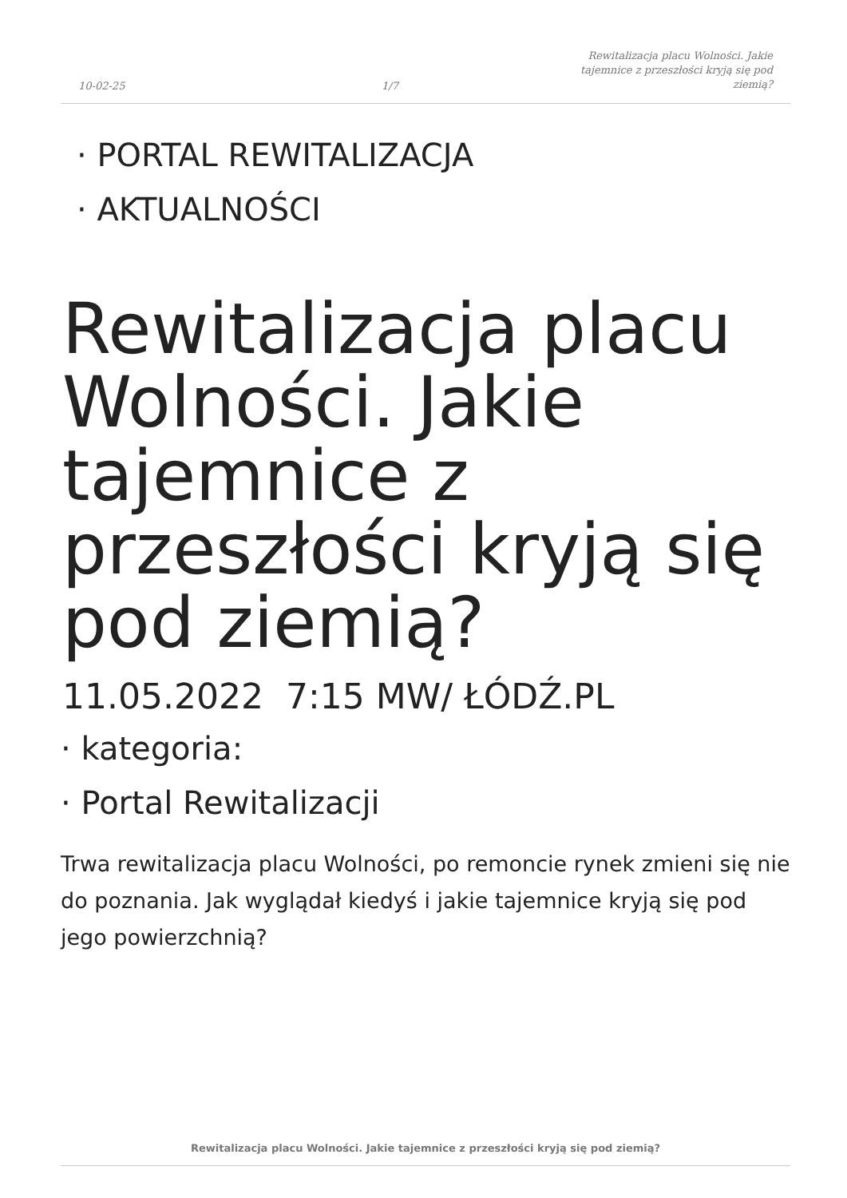10-02-25 1/7 Rewitalizacja placu Wolności. Jakie tajemnice z przeszłości kryją się pod ziemią?
· PORTAL REWITALIZACJA
· AKTUALNOŚCI
Rewitalizacja placu Wolności. Jakie tajemnice z przeszłości kryją się pod ziemią?
11.05.2022 7:15 MW/ ŁÓDŹ.PL
· kategoria:
· Portal Rewitalizacji
Trwa rewitalizacja placu Wolności, po remoncie rynek zmieni się nie do poznania. Jak wyglądał kiedyś i jakie tajemnice kryją się pod jego powierzchnią?
Rewitalizacja placu Wolności. Jakie tajemnice z przeszłości kryją się pod ziemią?